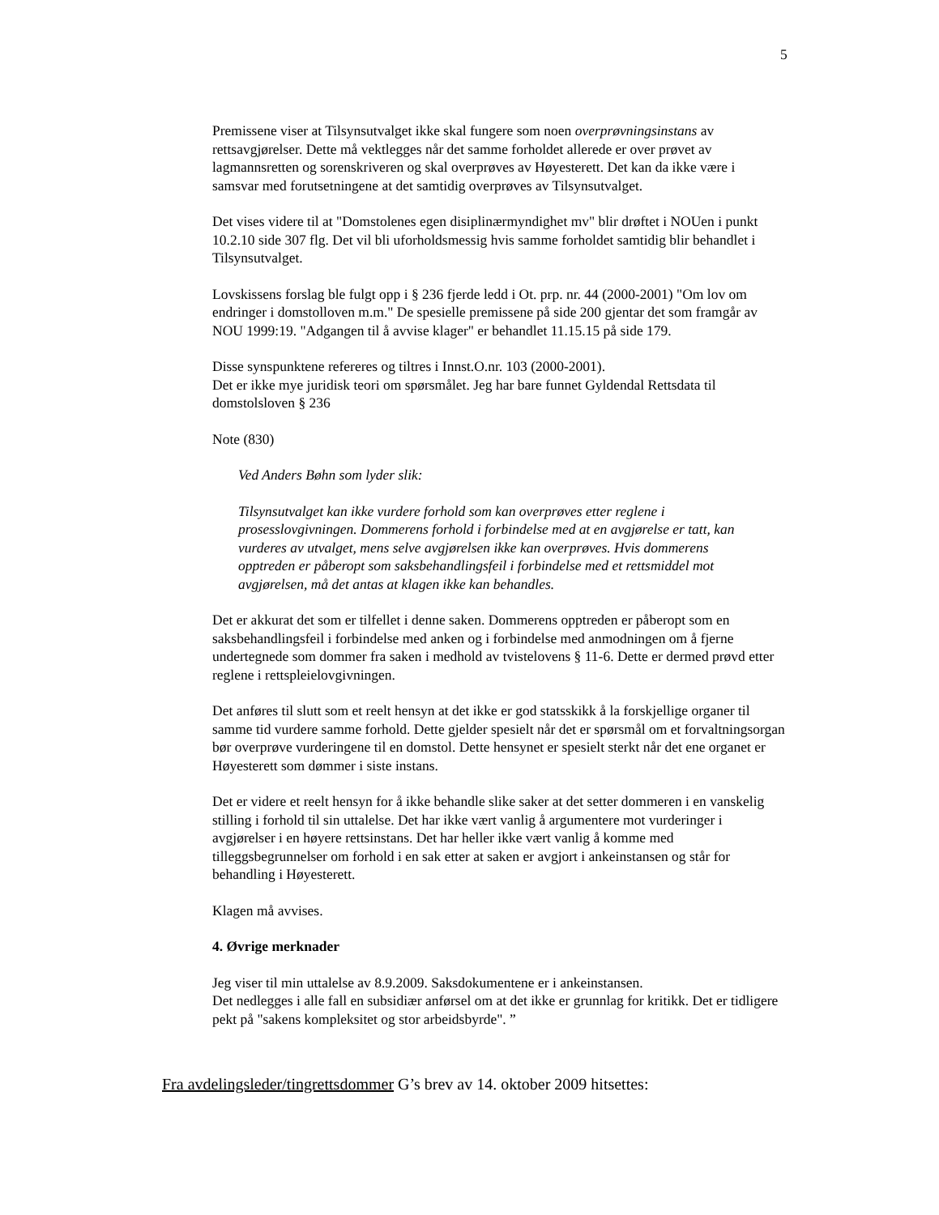5
Premissene viser at Tilsynsutvalget ikke skal fungere som noen overprøvningsinstans av rettsavgjørelser. Dette må vektlegges når det samme forholdet allerede er over prøvet av lagmannsretten og sorenskriveren og skal overprøves av Høyesterett. Det kan da ikke være i samsvar med forutsetningene at det samtidig overprøves av Tilsynsutvalget.
Det vises videre til at "Domstolenes egen disiplinærmyndighet mv" blir drøftet i NOUen i punkt 10.2.10 side 307 flg. Det vil bli uforholdsmessig hvis samme forholdet samtidig blir behandlet i Tilsynsutvalget.
Lovskissens forslag ble fulgt opp i § 236 fjerde ledd i Ot. prp. nr. 44 (2000-2001) "Om lov om endringer i domstolloven m.m." De spesielle premissene på side 200 gjentar det som framgår av NOU 1999:19. "Adgangen til å avvise klager" er behandlet 11.15.15 på side 179.
Disse synspunktene refereres og tiltres i Innst.O.nr. 103 (2000-2001).
Det er ikke mye juridisk teori om spørsmålet. Jeg har bare funnet Gyldendal Rettsdata til domstolsloven § 236
Note (830)
Ved Anders Bøhn som lyder slik:
Tilsynsutvalget kan ikke vurdere forhold som kan overprøves etter reglene i prosesslovgivningen. Dommerens forhold i forbindelse med at en avgjørelse er tatt, kan vurderes av utvalget, mens selve avgjørelsen ikke kan overprøves. Hvis dommerens opptreden er påberopt som saksbehandlingsfeil i forbindelse med et rettsmiddel mot avgjørelsen, må det antas at klagen ikke kan behandles.
Det er akkurat det som er tilfellet i denne saken. Dommerens opptreden er påberopt som en saksbehandlingsfeil i forbindelse med anken og i forbindelse med anmodningen om å fjerne undertegnede som dommer fra saken i medhold av tvistelovens § 11-6. Dette er dermed prøvd etter reglene i rettspleielovgivningen.
Det anføres til slutt som et reelt hensyn at det ikke er god statsskikk å la forskjellige organer til samme tid vurdere samme forhold. Dette gjelder spesielt når det er spørsmål om et forvaltningsorgan bør overprøve vurderingene til en domstol. Dette hensynet er spesielt sterkt når det ene organet er Høyesterett som dømmer i siste instans.
Det er videre et reelt hensyn for å ikke behandle slike saker at det setter dommeren i en vanskelig stilling i forhold til sin uttalelse. Det har ikke vært vanlig å argumentere mot vurderinger i avgjørelser i en høyere rettsinstans. Det har heller ikke vært vanlig å komme med tilleggsbegrunnelser om forhold i en sak etter at saken er avgjort i ankeinstansen og står for behandling i Høyesterett.
Klagen må avvises.
4. Øvrige merknader
Jeg viser til min uttalelse av 8.9.2009. Saksdokumentene er i ankeinstansen.
Det nedlegges i alle fall en subsidiær anførsel om at det ikke er grunnlag for kritikk. Det er tidligere pekt på "sakens kompleksitet og stor arbeidsbyrde". ”
Fra avdelingsleder/tingrettsdommer G’s brev av 14. oktober 2009 hitsettes: